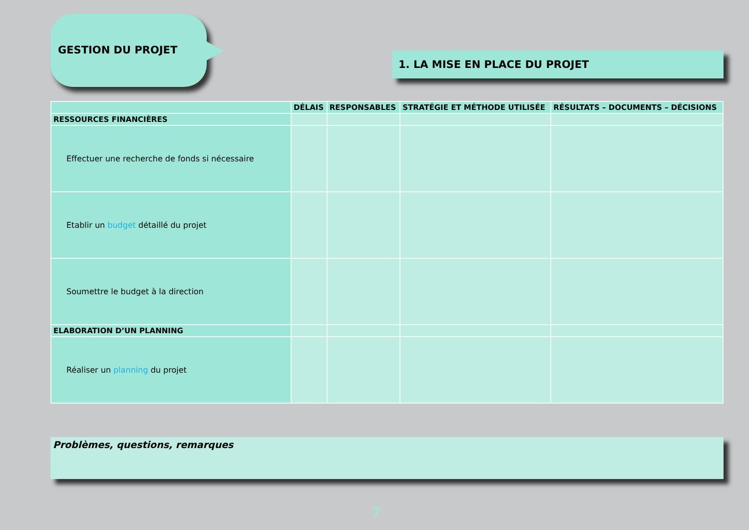GESTION DU PROJET
1. LA MISE EN PLACE DU PROJET
| | DÉLAIS | RESPONSABLES | STRATÉGIE ET MÉTHODE UTILISÉE | RÉSULTATS – DOCUMENTS – DÉCISIONS |
| --- | --- | --- | --- | --- |
| RESSOURCES FINANCIÈRES | | | | |
| Effectuer une recherche de fonds si nécessaire | | | | |
| Etablir un budget détaillé du projet | | | | |
| Soumettre le budget à la direction | | | | |
| ELABORATION D’UN PLANNING | | | | |
| Réaliser un planning du projet | | | | |
Problèmes, questions, remarques
7